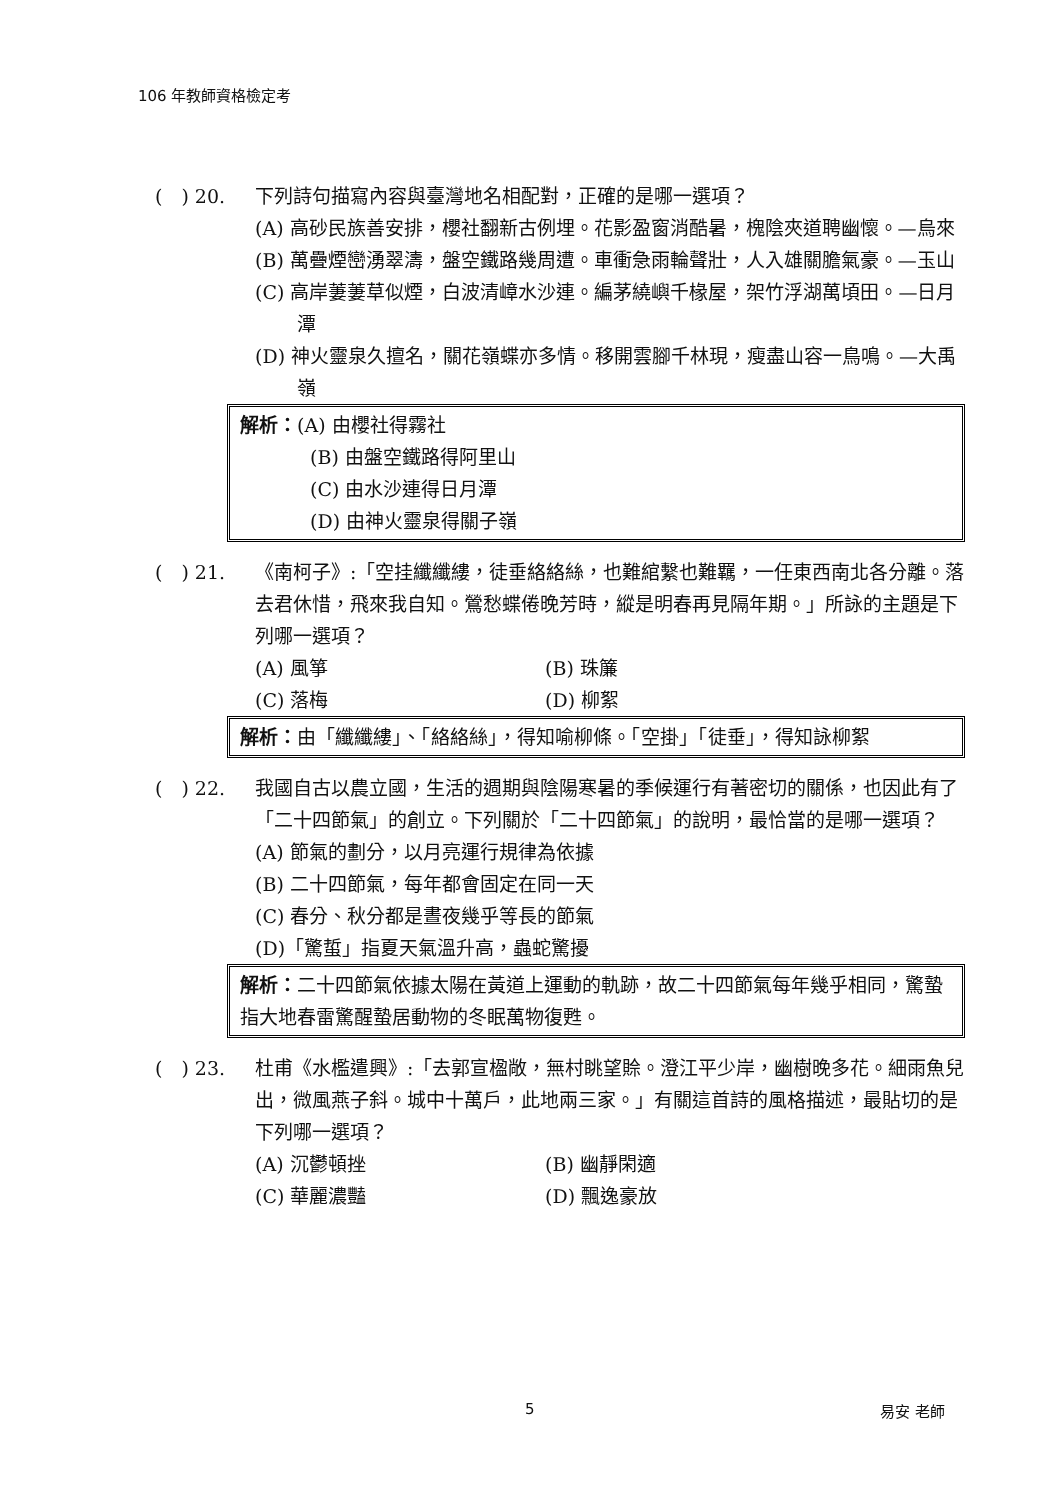106 年教師資格檢定考
(　) 20. 下列詩句描寫內容與臺灣地名相配對，正確的是哪一選項？
(A) 高砂民族善安排，櫻社翻新古例埋。花影盈窗消酷暑，槐陰夾道聘幽懷。—烏來
(B) 萬疊煙巒湧翠濤，盤空鐵路幾周遭。車衝急雨輪聲壯，人入雄關膽氣豪。—玉山
(C) 高岸萋萋草似煙，白波清嶂水沙連。編茅繞嶼千椽屋，架竹浮湖萬頃田。—日月潭
(D) 神火靈泉久擅名，關花嶺蝶亦多情。移開雲腳千林現，瘦盡山容一鳥鳴。—大禹嶺
解析：(A) 由櫻社得霧社
(B) 由盤空鐵路得阿里山
(C) 由水沙連得日月潭
(D) 由神火靈泉得關子嶺
(　) 21. 《南柯子》:「空挂纖纖縷，徒垂絡絡絲，也難綰繫也難羈，一任東西南北各分離。落去君休惜，飛來我自知。鶯愁蝶倦晚芳時，縱是明春再見隔年期。」所詠的主題是下列哪一選項？
(A) 風箏 (B) 珠簾
(C) 落梅 (D) 柳絮
解析：由「纖纖縷」、「絡絡絲」，得知喻柳條。「空掛」「徒垂」，得知詠柳絮
(　) 22. 我國自古以農立國，生活的週期與陰陽寒暑的季候運行有著密切的關係，也因此有了「二十四節氣」的創立。下列關於「二十四節氣」的說明，最恰當的是哪一選項？
(A) 節氣的劃分，以月亮運行規律為依據
(B) 二十四節氣，每年都會固定在同一天
(C) 春分、秋分都是晝夜幾乎等長的節氣
(D)「驚蜇」指夏天氣溫升高，蟲蛇驚擾
解析：二十四節氣依據太陽在黃道上運動的軌跡，故二十四節氣每年幾乎相同，驚蟄指大地春雷驚醒蟄居動物的冬眠萬物復甦。
(　) 23. 杜甫《水檻遣興》:「去郭宣楹敞，無村眺望賒。澄江平少岸，幽樹晚多花。細雨魚兒出，微風燕子斜。城中十萬戶，此地兩三家。」有關這首詩的風格描述，最貼切的是下列哪一選項？
(A) 沉鬱頓挫 (B) 幽靜閑適
(C) 華麗濃豔 (D) 飄逸豪放
5 易安 老師